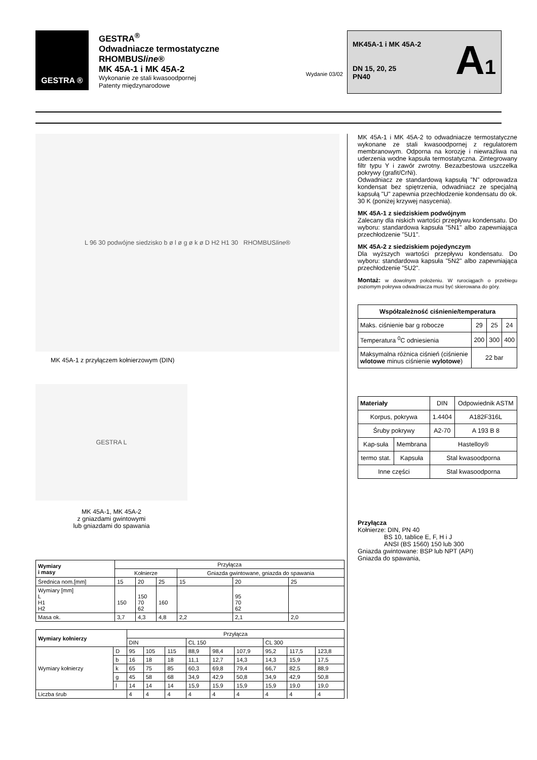GESTRA ®
GESTRA<sup>®</sup>
Odwadniacze termostatyczne
RHOMBUSline®
MK 45A-1 i MK 45A-2
Wykonanie ze stali kwasoodpornej
Patenty międzynarodowe
Wydanie 03/02
MK45A-1 i MK 45A-2
DN 15, 20, 25
PN40
A1
L 96 30 podwójne siedzisko b ø l ø g ø k ø D H2 H1 30 RHOMBUS line ®
MK 45A-1 z przyłączem kołnierzowym (DIN)
GESTRA L
MK 45A-1, MK 45A-2
z gniazdami gwintowymi
lub gniazdami do spawania
| Wymiary i masy | Przyłącza | | | | | |
| | Kołnierze | | | Gniazda gwintowane, gniazda do spawania | | |
| Średnica nom.[mm] | 15 | 20 | 25 | 15 | 20 | 25 |
| Wymiary [mm] L H1 H2 | 150 | 150 70 62 | 160 | | 95 70 62 | |
| Masa ok. | 3,7 | 4,3 | 4,8 | 2,2 | 2,1 | 2,0 |
| Wymiary kołnierzy | | Przyłącza | | | | | | | | |
| | | DIN | | | CL 150 | | | CL 300 | | |
| Wymiary kołnierzy | D | 95 | 105 | 115 | 88,9 | 98,4 | 107,9 | 95,2 | 117,5 | 123,8 |
| | b | 16 | 18 | 18 | 11,1 | 12,7 | 14,3 | 14,3 | 15,9 | 17,5 |
| | k | 65 | 75 | 85 | 60,3 | 69,8 | 79,4 | 66,7 | 82,5 | 88,9 |
| | g | 45 | 58 | 68 | 34,9 | 42,9 | 50,8 | 34,9 | 42,9 | 50,8 |
| | l | 14 | 14 | 14 | 15,9 | 15,9 | 15,9 | 15,9 | 19,0 | 19,0 |
| Liczba śrub | | 4 | 4 | 4 | 4 | 4 | 4 | 4 | 4 | 4 |
MK 45A-1 i MK 45A-2 to odwadniacze termostatyczne wykonane ze stali kwasoodpornej z regulatorem membranowym. Odporna na korozję i niewrażliwa na uderzenia wodne kapsuła termostatyczna. Zintegrowany filtr typu Y i zawór zwrotny. Bezazbestowa uszczelka pokrywy (grafit/CrNi).
Odwadniacz ze standardową kapsułą "N" odprowadza kondensat bez spiętrzenia, odwadniacz ze specjalną kapsułą "U" zapewnia przechłodzenie kondensatu do ok. 30 K (poniżej krzywej nasycenia).
MK 45A-1 z siedziskiem podwójnym
Zalecany dla niskich wartości przepływu kondensatu. Do wyboru: standardowa kapsuła "5N1" albo zapewniająca przechłodzenie "5U1".
MK 45A-2 z siedziskiem pojedynczym
Dla wyższych wartości przepływu kondensatu. Do wyboru: standardowa kapsuła "5N2" albo zapewniająca przechłodzenie "5U2".
Montaż: w dowolnym położeniu. W rurociągach o przebiegu poziomym pokrywa odwadniacza musi być skierowana do góry.
| Współzależność ciśnienie/temperatura | | | |
| --- | --- | --- | --- |
| Maks. ciśnienie bar g robocze | 29 | 25 | 24 |
| Temperatura <sup>0</sup>C odniesienia | 200 | 300 | 400 |
| Maksymalna różnica ciśnień (ciśnienie wlotowe minus ciśnienie wylotowe ) | 22 bar | | |
| Materiały | | DIN | Odpowiednik ASTM |
| Korpus, pokrywa | | 1.4404 | A182F316L |
| Śruby pokrywy | | A2-70 | A 193 B 8 |
| Kap-suła | Membrana | Hastelloy® | |
| termo stat. | Kapsuła | Stal kwasoodporna | |
| Inne części | | Stal kwasoodporna | |
Przyłącza
Kołnierze: DIN, PN 40
BS 10, tablice E, F, H i J
ANSI (BS 1560) 150 lub 300
Gniazda gwintowane: BSP lub NPT (API)
Gniazda do spawania,